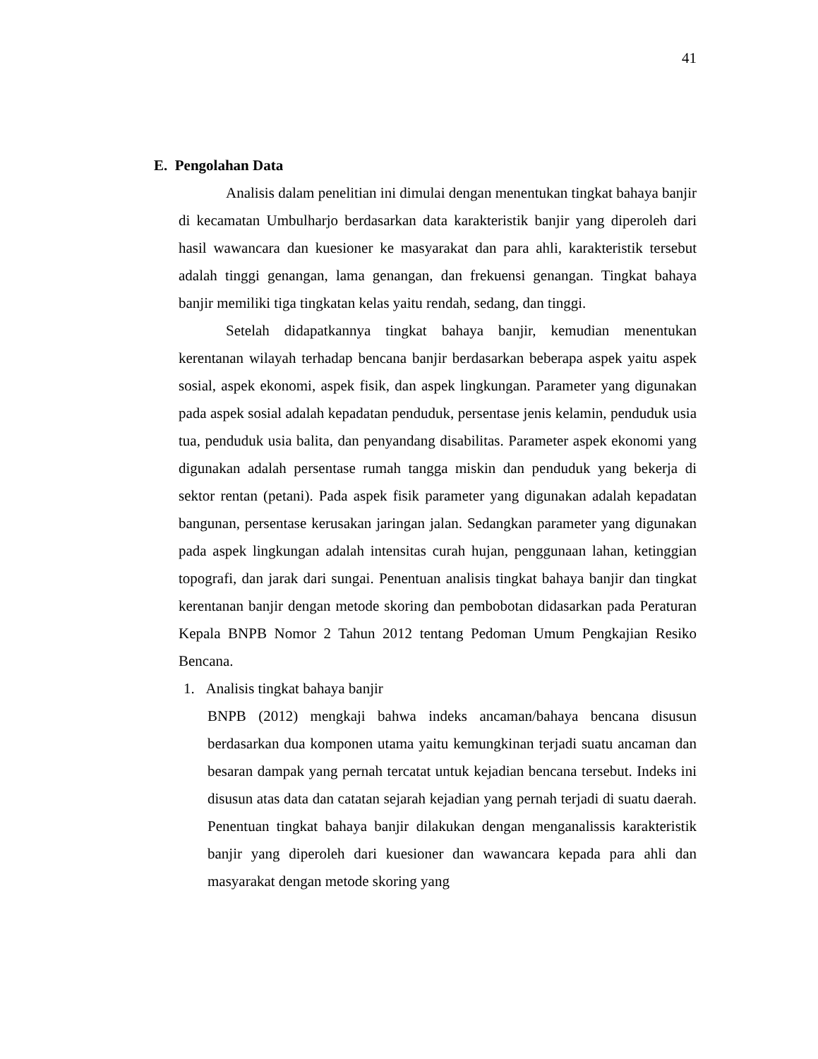41
E. Pengolahan Data
Analisis dalam penelitian ini dimulai dengan menentukan tingkat bahaya banjir di kecamatan Umbulharjo berdasarkan data karakteristik banjir yang diperoleh dari hasil wawancara dan kuesioner ke masyarakat dan para ahli, karakteristik tersebut adalah tinggi genangan, lama genangan, dan frekuensi genangan. Tingkat bahaya banjir memiliki tiga tingkatan kelas yaitu rendah, sedang, dan tinggi.
Setelah didapatkannya tingkat bahaya banjir, kemudian menentukan kerentanan wilayah terhadap bencana banjir berdasarkan beberapa aspek yaitu aspek sosial, aspek ekonomi, aspek fisik, dan aspek lingkungan. Parameter yang digunakan pada aspek sosial adalah kepadatan penduduk, persentase jenis kelamin, penduduk usia tua, penduduk usia balita, dan penyandang disabilitas. Parameter aspek ekonomi yang digunakan adalah persentase rumah tangga miskin dan penduduk yang bekerja di sektor rentan (petani). Pada aspek fisik parameter yang digunakan adalah kepadatan bangunan, persentase kerusakan jaringan jalan. Sedangkan parameter yang digunakan pada aspek lingkungan adalah intensitas curah hujan, penggunaan lahan, ketinggian topografi, dan jarak dari sungai. Penentuan analisis tingkat bahaya banjir dan tingkat kerentanan banjir dengan metode skoring dan pembobotan didasarkan pada Peraturan Kepala BNPB Nomor 2 Tahun 2012 tentang Pedoman Umum Pengkajian Resiko Bencana.
1. Analisis tingkat bahaya banjir
BNPB (2012) mengkaji bahwa indeks ancaman/bahaya bencana disusun berdasarkan dua komponen utama yaitu kemungkinan terjadi suatu ancaman dan besaran dampak yang pernah tercatat untuk kejadian bencana tersebut. Indeks ini disusun atas data dan catatan sejarah kejadian yang pernah terjadi di suatu daerah. Penentuan tingkat bahaya banjir dilakukan dengan menganalissis karakteristik banjir yang diperoleh dari kuesioner dan wawancara kepada para ahli dan masyarakat dengan metode skoring yang